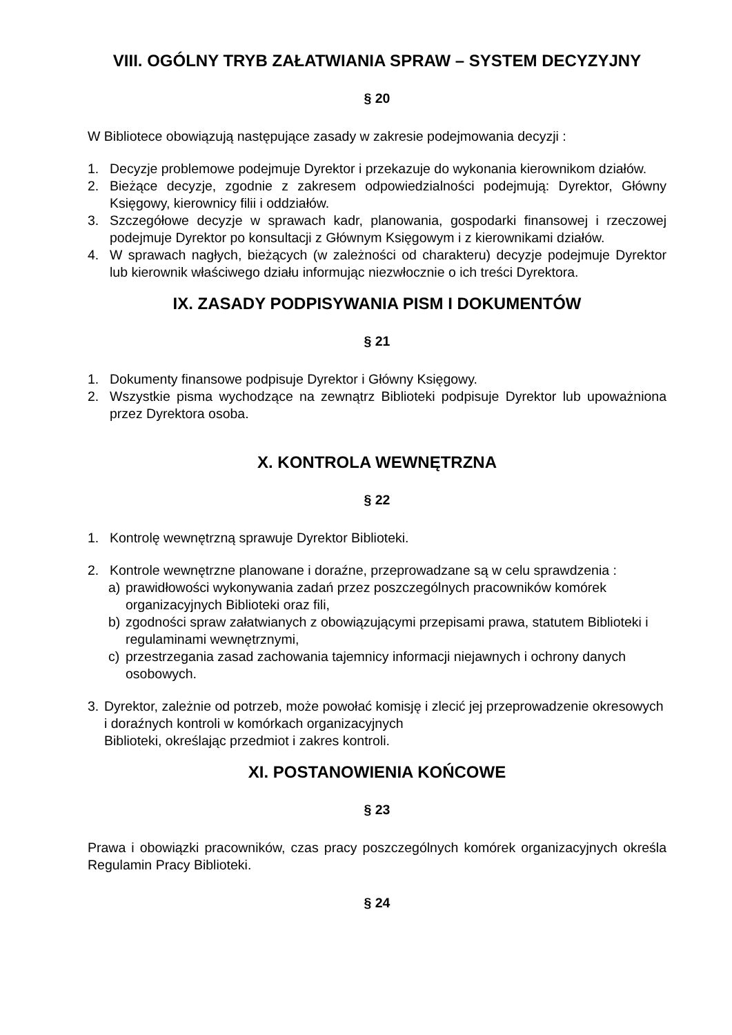VIII. OGÓLNY TRYB ZAŁATWIANIA SPRAW – SYSTEM DECYZYJNY
§ 20
W Bibliotece obowiązują następujące zasady w zakresie podejmowania decyzji :
1. Decyzje problemowe podejmuje Dyrektor i przekazuje do wykonania kierownikom działów.
2. Bieżące decyzje, zgodnie z zakresem odpowiedzialności podejmują: Dyrektor, Główny Księgowy, kierownicy filii i oddziałów.
3. Szczegółowe decyzje w sprawach kadr, planowania, gospodarki finansowej i rzeczowej podejmuje Dyrektor po konsultacji z Głównym Księgowym i z kierownikami działów.
4. W sprawach nagłych, bieżących (w zależności od charakteru) decyzje podejmuje Dyrektor lub kierownik właściwego działu informując niezwłocznie o ich treści Dyrektora.
IX. ZASADY PODPISYWANIA PISM I DOKUMENTÓW
§ 21
1. Dokumenty finansowe podpisuje Dyrektor i Główny Księgowy.
2. Wszystkie pisma wychodzące na zewnątrz Biblioteki podpisuje Dyrektor lub upoważniona przez Dyrektora osoba.
X. KONTROLA WEWNĘTRZNA
§ 22
1. Kontrolę wewnętrzną sprawuje Dyrektor Biblioteki.
2. Kontrole wewnętrzne planowane i doraźne, przeprowadzane są w celu sprawdzenia :
a) prawidłowości wykonywania zadań przez poszczególnych pracowników komórek organizacyjnych Biblioteki oraz fili,
b) zgodności spraw załatwianych z obowiązującymi przepisami prawa, statutem Biblioteki i regulaminami wewnętrznymi,
c) przestrzegania zasad zachowania tajemnicy informacji niejawnych i ochrony danych osobowych.
3. Dyrektor, zależnie od potrzeb, może powołać komisję i zlecić jej przeprowadzenie okresowych i doraźnych kontroli w komórkach organizacyjnych
Biblioteki, określając przedmiot i zakres kontroli.
XI. POSTANOWIENIA KOŃCOWE
§ 23
Prawa i obowiązki pracowników, czas pracy poszczególnych komórek organizacyjnych określa Regulamin Pracy Biblioteki.
§ 24